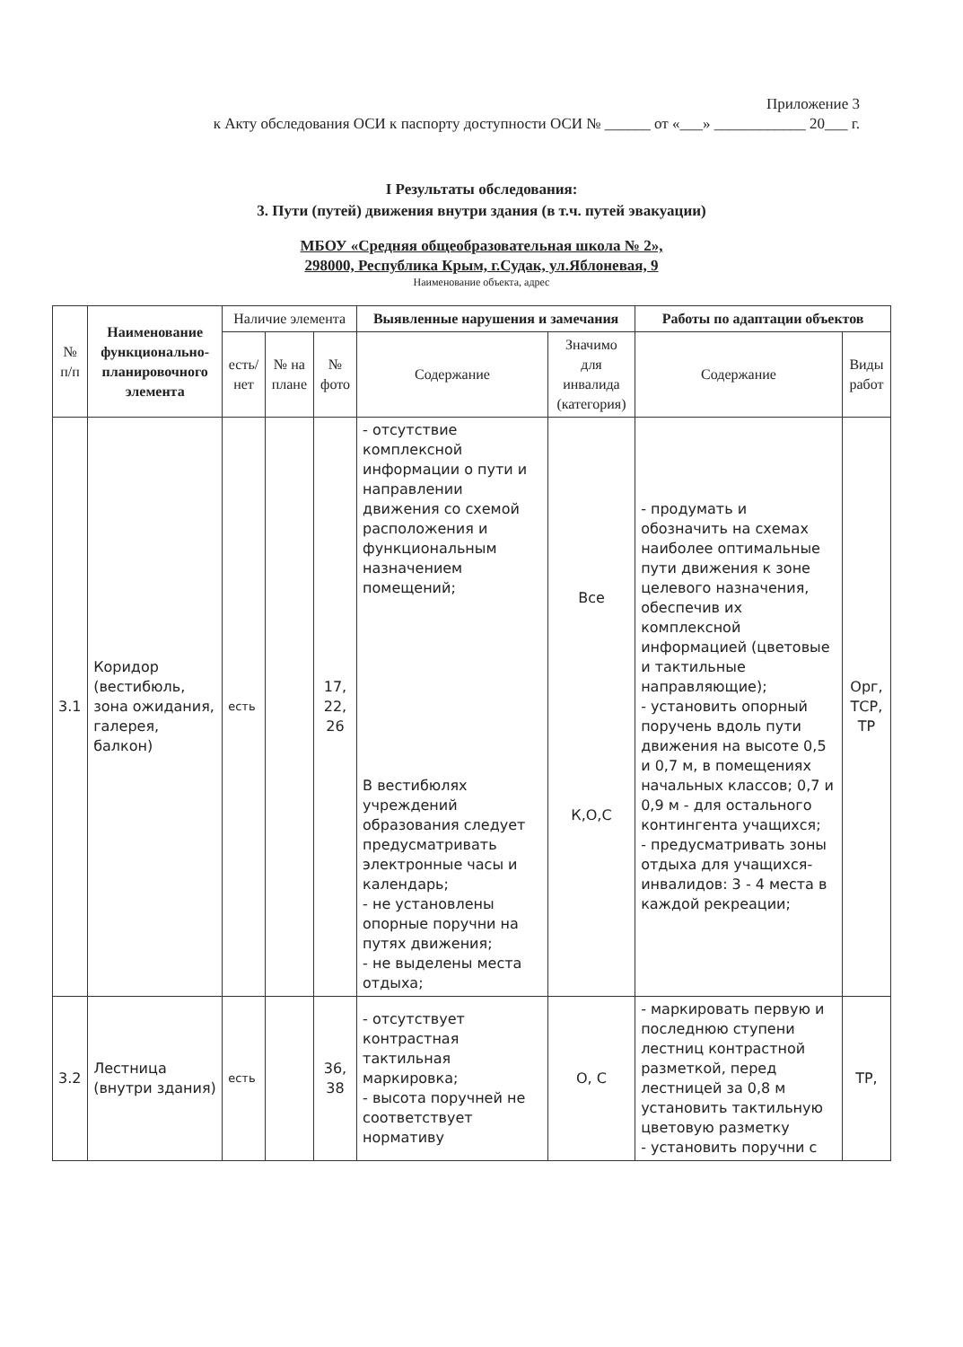Приложение 3
к Акту обследования ОСИ к паспорту доступности ОСИ № ______ от «___» ____________ 20___ г.
I Результаты обследования:
3. Пути (путей) движения внутри здания (в т.ч. путей эвакуации)
МБОУ «Средняя общеобразовательная школа № 2»,
298000, Республика Крым, г.Судак, ул.Яблоневая, 9
Наименование объекта, адрес
| № п/п | Наименование функционально-планировочного элемента | Наличие элемента | | | Выявленные нарушения и замечания | | Работы по адаптации объектов | |
| --- | --- | --- | --- | --- | --- | --- | --- | --- |
| | | есть/ нет | № на плане | № фото | Содержание | Значимо для инвалида (категория) | Содержание | Виды работ |
| 3.1 | Коридор (вестибюль, зона ожидания, галерея, балкон) | есть | | 17, 22, 26 | - отсутствие комплексной информации о пути и направлении движения со схемой расположения и функциональным назначением помещений; В вестибюлях учреждений образования следует предусматривать электронные часы и календарь; - не установлены опорные поручни на путях движения; - не выделены места отдыха; | Все К,О,С | - продумать и обозначить на схемах наиболее оптимальные пути движения к зоне целевого назначения, обеспечив их комплексной информацией (цветовые и тактильные направляющие); - установить опорный поручень вдоль пути движения на высоте 0,5 и 0,7 м, в помещениях начальных классов; 0,7 и 0,9 м - для остального контингента учащихся; - предусматривать зоны отдыха для учащихся-инвалидов: 3 - 4 места в каждой рекреации; | Орг, ТСР, ТР |
| 3.2 | Лестница (внутри здания) | есть | | 36, 38 | - отсутствует контрастная тактильная маркировка; - высота поручней не соответствует нормативу | О, С | - маркировать первую и последнюю ступени лестниц контрастной разметкой, перед лестницей за 0,8 м установить тактильную цветовую разметку - установить поручни с | ТР, |